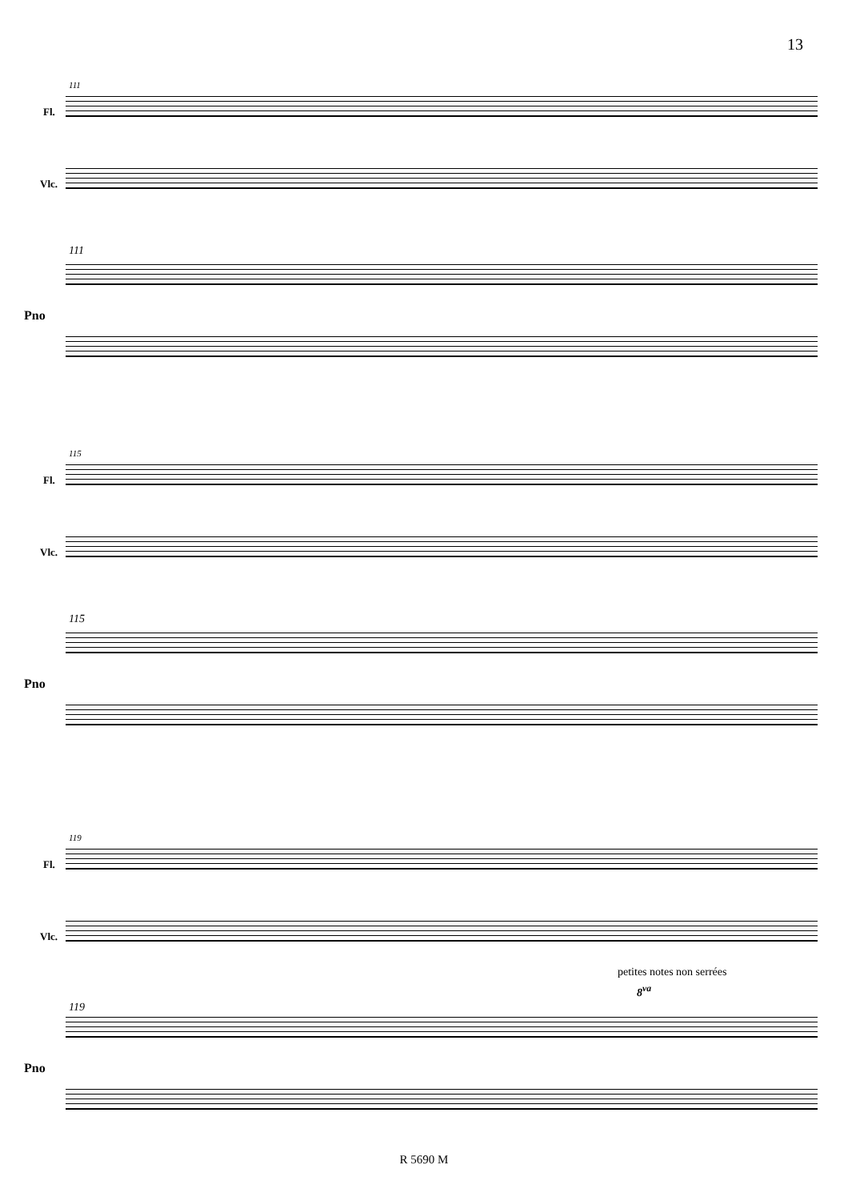13
111
Fl.
Vlc.
111
Pno
115
Fl.
Vlc.
115
Pno
119
Fl.
Vlc.
petites notes non serrées
8<sup>va</sup>
119
Pno
R 5690 M